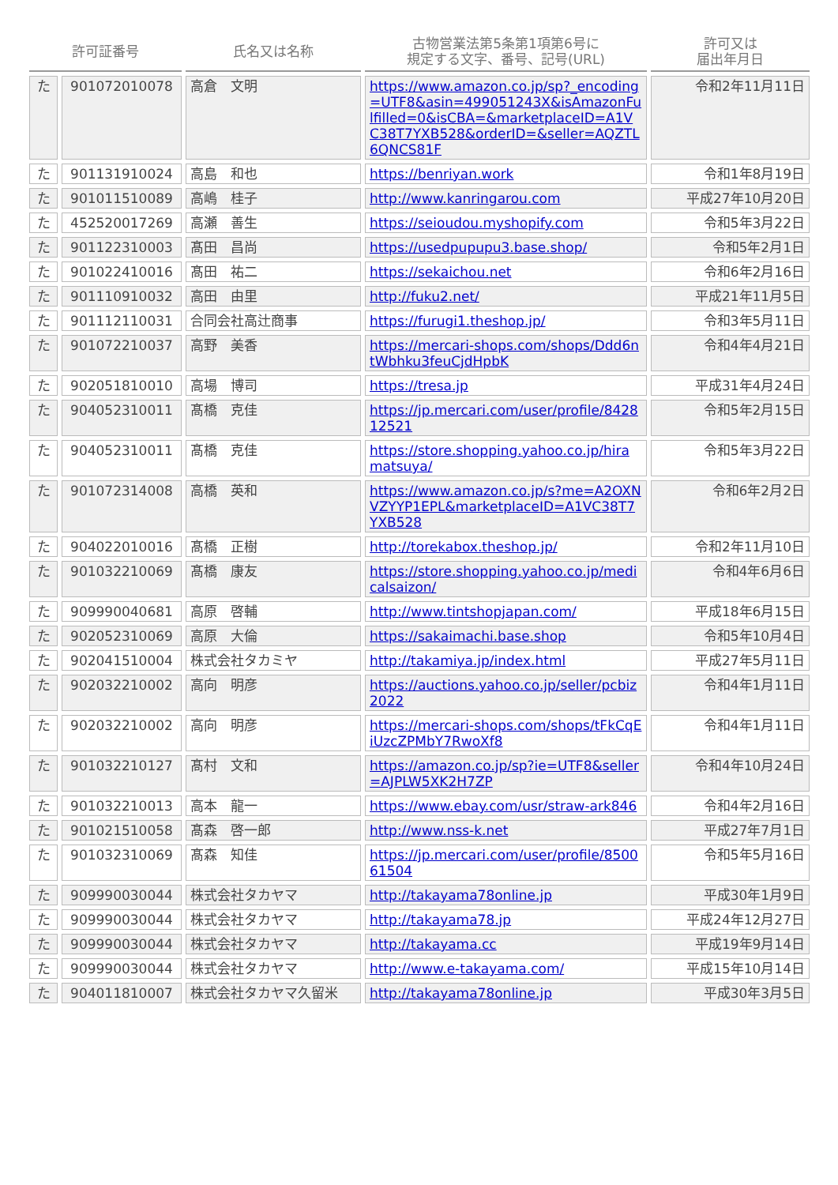| 許可証番号 | | 氏名又は名称 | 古物営業法第5条第1項第6号に 規定する文字、番号、記号(URL) | 許可又は 届出年月日 |
| --- | --- | --- | --- | --- |
| た | 901072010078 | 高倉 文明 | https://www.amazon.co.jp/sp?_encoding=UTF8&asin=499051243X&isAmazonFulfilled=0&isCBA=&marketplaceID=A1VC38T7YXB528&orderID=&seller=AQZTL6QNCS81F | 令和2年11月11日 |
| た | 901131910024 | 高島 和也 | https://benriyan.work | 令和1年8月19日 |
| た | 901011510089 | 高嶋 桂子 | http://www.kanringarou.com | 平成27年10月20日 |
| た | 452520017269 | 高瀬 善生 | https://seioudou.myshopify.com | 令和5年3月22日 |
| た | 901122310003 | 髙田 昌尚 | https://usedpupupu3.base.shop/ | 令和5年2月1日 |
| た | 901022410016 | 髙田 祐二 | https://sekaichou.net | 令和6年2月16日 |
| た | 901110910032 | 高田 由里 | http://fuku2.net/ | 平成21年11月5日 |
| た | 901112110031 | 合同会社高辻商事 | https://furugi1.theshop.jp/ | 令和3年5月11日 |
| た | 901072210037 | 高野 美香 | https://mercari-shops.com/shops/Ddd6ntWbhku3feuCjdHpbK | 令和4年4月21日 |
| た | 902051810010 | 高場 博司 | https://tresa.jp | 平成31年4月24日 |
| た | 904052310011 | 髙橋 克佳 | https://jp.mercari.com/user/profile/842812521 | 令和5年2月15日 |
| た | 904052310011 | 髙橋 克佳 | https://store.shopping.yahoo.co.jp/hiramatsuya/ | 令和5年3月22日 |
| た | 901072314008 | 高橋 英和 | https://www.amazon.co.jp/s?me=A2OXNVZYYP1EPL&marketplaceID=A1VC38T7YXB528 | 令和6年2月2日 |
| た | 904022010016 | 髙橋 正樹 | http://torekabox.theshop.jp/ | 令和2年11月10日 |
| た | 901032210069 | 髙橋 康友 | https://store.shopping.yahoo.co.jp/medicalsaizon/ | 令和4年6月6日 |
| た | 909990040681 | 高原 啓輔 | http://www.tintshopjapan.com/ | 平成18年6月15日 |
| た | 902052310069 | 高原 大倫 | https://sakaimachi.base.shop | 令和5年10月4日 |
| た | 902041510004 | 株式会社タカミヤ | http://takamiya.jp/index.html | 平成27年5月11日 |
| た | 902032210002 | 高向 明彦 | https://auctions.yahoo.co.jp/seller/pcbiz2022 | 令和4年1月11日 |
| た | 902032210002 | 高向 明彦 | https://mercari-shops.com/shops/tFkCqEiUzcZPMbY7RwoXf8 | 令和4年1月11日 |
| た | 901032210127 | 髙村 文和 | https://amazon.co.jp/sp?ie=UTF8&seller=AJPLW5XK2H7ZP | 令和4年10月24日 |
| た | 901032210013 | 高本 龍一 | https://www.ebay.com/usr/straw-ark846 | 令和4年2月16日 |
| た | 901021510058 | 髙森 啓一郎 | http://www.nss-k.net | 平成27年7月1日 |
| た | 901032310069 | 髙森 知佳 | https://jp.mercari.com/user/profile/850061504 | 令和5年5月16日 |
| た | 909990030044 | 株式会社タカヤマ | http://takayama78online.jp | 平成30年1月9日 |
| た | 909990030044 | 株式会社タカヤマ | http://takayama78.jp | 平成24年12月27日 |
| た | 909990030044 | 株式会社タカヤマ | http://takayama.cc | 平成19年9月14日 |
| た | 909990030044 | 株式会社タカヤマ | http://www.e-takayama.com/ | 平成15年10月14日 |
| た | 904011810007 | 株式会社タカヤマ久留米 | http://takayama78online.jp | 平成30年3月5日 |